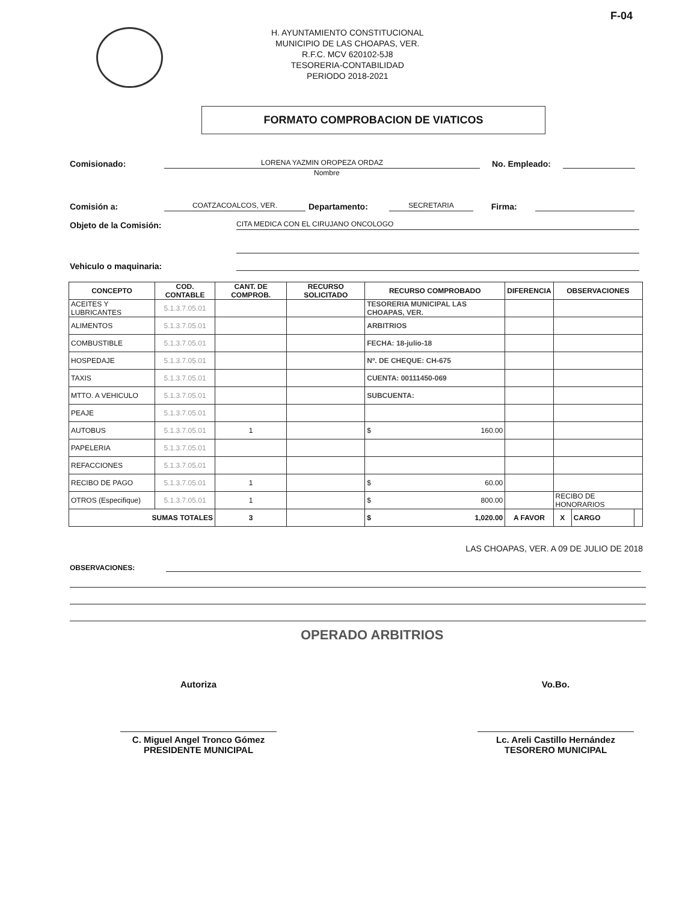F-04
H. AYUNTAMIENTO CONSTITUCIONAL
MUNICIPIO DE LAS CHOAPAS, VER.
R.F.C. MCV 620102-5J8
TESORERIA-CONTABILIDAD
PERIODO 2018-2021
FORMATO COMPROBACION DE VIATICOS
Comisionado: LORENA YAZMIN OROPEZA ORDAZ No. Empleado:
Nombre
Comisión a: COATZACOALCOS, VER. Departamento: SECRETARIA Firma:
Objeto de la Comisión: CITA MEDICA CON EL CIRUJANO ONCOLOGO
Vehiculo o maquinaria:
| CONCEPTO | COD. CONTABLE | CANT. DE COMPROB. | RECURSO SOLICITADO | RECURSO COMPROBADO | DIFERENCIA | OBSERVACIONES | | |
| --- | --- | --- | --- | --- | --- | --- | --- | --- |
| ACEITES Y LUBRICANTES | 5.1.3.7.05.01 | | | TESORERIA MUNICIPAL LAS CHOAPAS, VER. | | | | |
| ALIMENTOS | 5.1.3.7.05.01 | | | ARBITRIOS | | | | |
| COMBUSTIBLE | 5.1.3.7.05.01 | | | FECHA: 18-julio-18 | | | | |
| HOSPEDAJE | 5.1.3.7.05.01 | | | Nº. DE CHEQUE: CH-675 | | | | |
| TAXIS | 5.1.3.7.05.01 | | | CUENTA: 00111450-069 | | | | |
| MTTO. A VEHICULO | 5.1.3.7.05.01 | | | SUBCUENTA: | | | | |
| PEAJE | 5.1.3.7.05.01 | | | | | | | |
| AUTOBUS | 5.1.3.7.05.01 | 1 | | $ 160.00 | | | | |
| PAPELERIA | 5.1.3.7.05.01 | | | | | | | |
| REFACCIONES | 5.1.3.7.05.01 | | | | | | | |
| RECIBO DE PAGO | 5.1.3.7.05.01 | 1 | | $ 60.00 | | | | |
| OTROS (Especifique) | 5.1.3.7.05.01 | 1 | | $ 800.00 | | RECIBO DE HONORARIOS | | |
| SUMAS TOTALES | | 3 | | $ 1,020.00 | A FAVOR | X | CARGO | |
LAS CHOAPAS, VER. A 09 DE JULIO DE 2018
OBSERVACIONES:
OPERADO ARBITRIOS
Autoriza
C. Miguel Angel Tronco Gómez
PRESIDENTE MUNICIPAL
Vo.Bo.
Lc. Areli Castillo Hernández
TESORERO MUNICIPAL